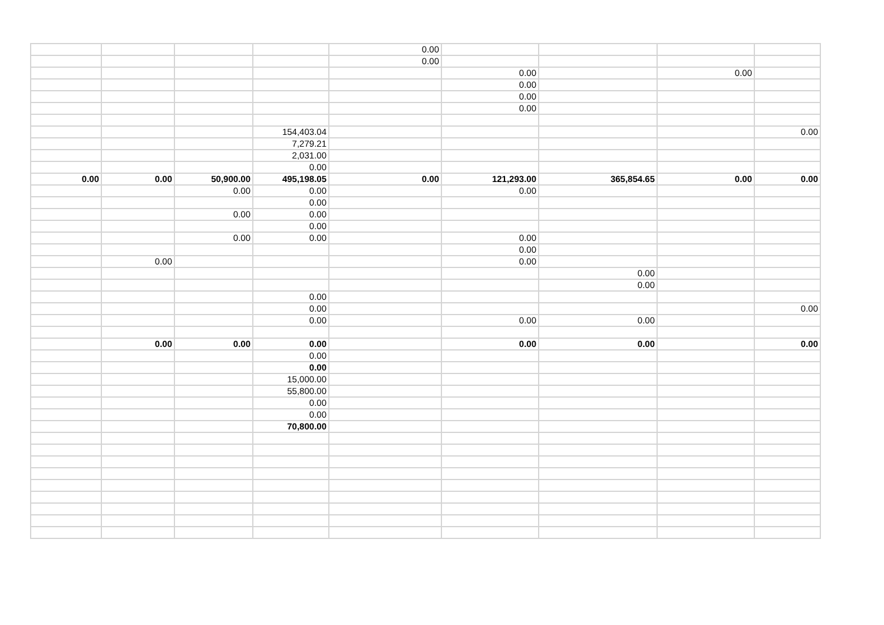| | | | | 0.00 | | | | |
| | | | | 0.00 | | | | |
| | | | | | 0.00 | | 0.00 | |
| | | | | | 0.00 | | | |
| | | | | | 0.00 | | | |
| | | | | | 0.00 | | | |
| | | | 154,403.04 | | | | | 0.00 |
| | | | 7,279.21 | | | | | |
| | | | 2,031.00 | | | | | |
| | | | 0.00 | | | | | |
| 0.00 | 0.00 | 50,900.00 | 495,198.05 | 0.00 | 121,293.00 | 365,854.65 | 0.00 | 0.00 |
| | | 0.00 | 0.00 | | 0.00 | | | |
| | | | 0.00 | | | | | |
| | | 0.00 | 0.00 | | | | | |
| | | | 0.00 | | | | | |
| | | 0.00 | 0.00 | | 0.00 | | | |
| | | | | | 0.00 | | | |
| | 0.00 | | | | 0.00 | | | |
| | | | | | | 0.00 | | |
| | | | | | | 0.00 | | |
| | | | 0.00 | | | | | |
| | | | 0.00 | | | | | 0.00 |
| | | | 0.00 | | 0.00 | 0.00 | | |
| | 0.00 | 0.00 | 0.00 | | 0.00 | 0.00 | | 0.00 |
| | | | 0.00 | | | | | |
| | | | 0.00 | | | | | |
| | | | 15,000.00 | | | | | |
| | | | 55,800.00 | | | | | |
| | | | 0.00 | | | | | |
| | | | 0.00 | | | | | |
| | | | 70,800.00 | | | | | |